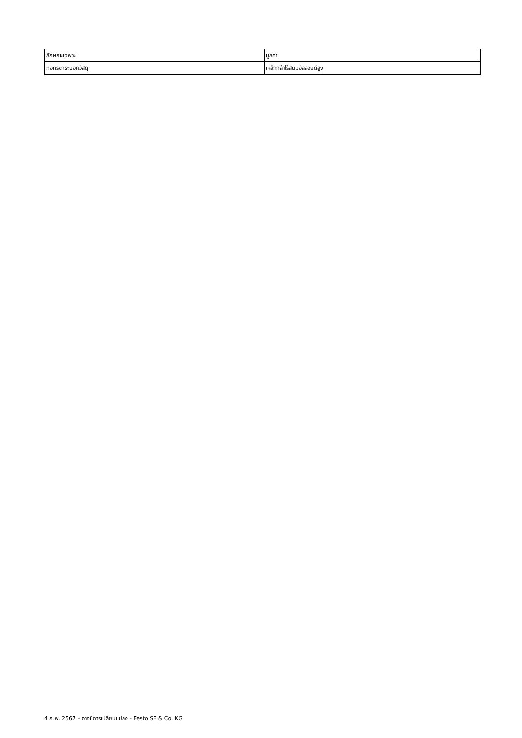| ลักษณะเฉพาะ | มูลค่า |
| --- | --- |
| ท่อทรงกระบอกวัสดุ | เหล็กกล้าไร้สนิมอัลลอยด์สูง |
4 ก.พ. 2567 – อาจมีการเปลี่ยนแปลง - Festo SE & Co. KG